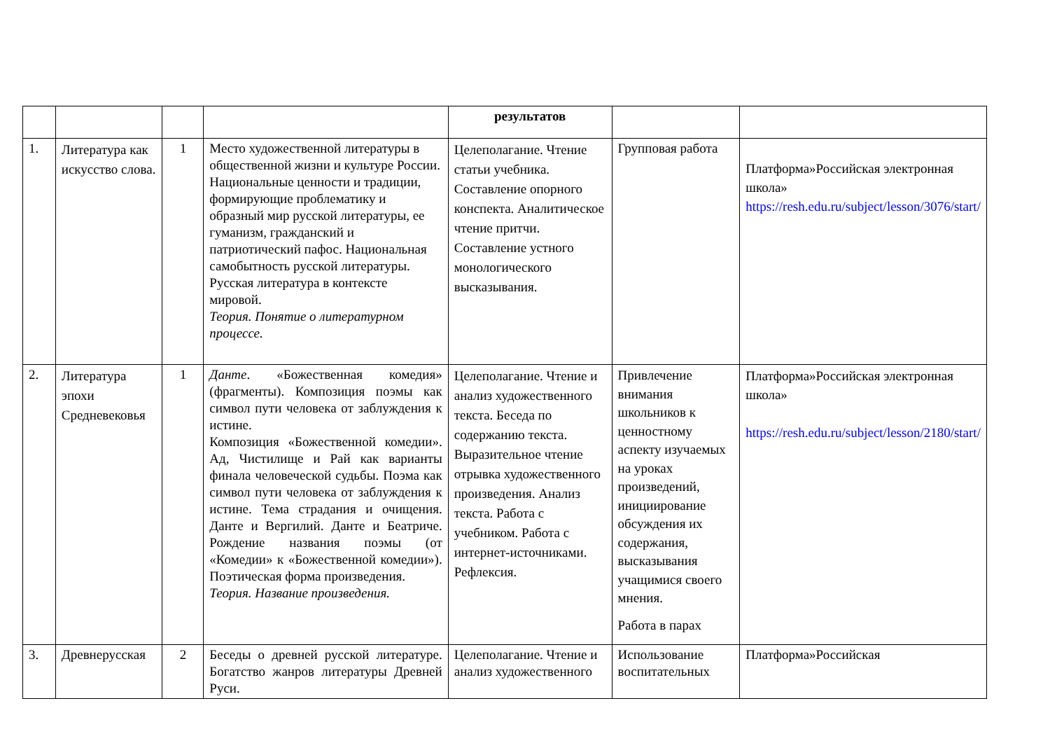| | | | | результатов | | |
| 1. | Литература как искусство слова. | 1 | Место художественной литературы в общественной жизни и культуре России. Национальные ценности и традиции, формирующие проблематику и образный мир русской литературы, ее гуманизм, гражданский и патриотический пафос. Национальная самобытность русской литературы. Русская литература в контексте мировой. Теория. Понятие о литературном процессе. | Целеполагание. Чтение статьи учебника. Составление опорного конспекта. Аналитическое чтение притчи. Составление устного монологического высказывания. | Групповая работа | Платформа»Российская электронная школа» https://resh.edu.ru/subject/lesson/3076/start/ |
| 2. | Литература эпохи Средневековья | 1 | Данте . «Божественная комедия» (фрагменты). Композиция поэмы как символ пути человека от заблуждения к истине. Композиция «Божественной комедии». Ад, Чистилище и Рай как варианты финала человеческой судьбы. Поэма как символ пути человека от заблуждения к истине. Тема страдания и очищения. Данте и Вергилий. Данте и Беатриче. Рождение названия поэмы (от «Комедии» к «Божественной комедии»). Поэтическая форма произведения. Теория. Название произведения. | Целеполагание. Чтение и анализ художественного текста. Беседа по содержанию текста. Выразительное чтение отрывка художественного произведения. Анализ текста. Работа с учебником. Работа с интернет-источниками. Рефлексия. | Привлечение внимания школьников к ценностному аспекту изучаемых на уроках произведений, инициирование обсуждения их содержания, высказывания учащимися своего мнения. Работа в парах | Платформа»Российская электронная школа» https://resh.edu.ru/subject/lesson/2180/start/ |
| 3. | Древнерусская | 2 | Беседы о древней русской литературе. Богатство жанров литературы Древней Руси. | Целеполагание. Чтение и анализ художественного | Использование воспитательных | Платформа»Российская |